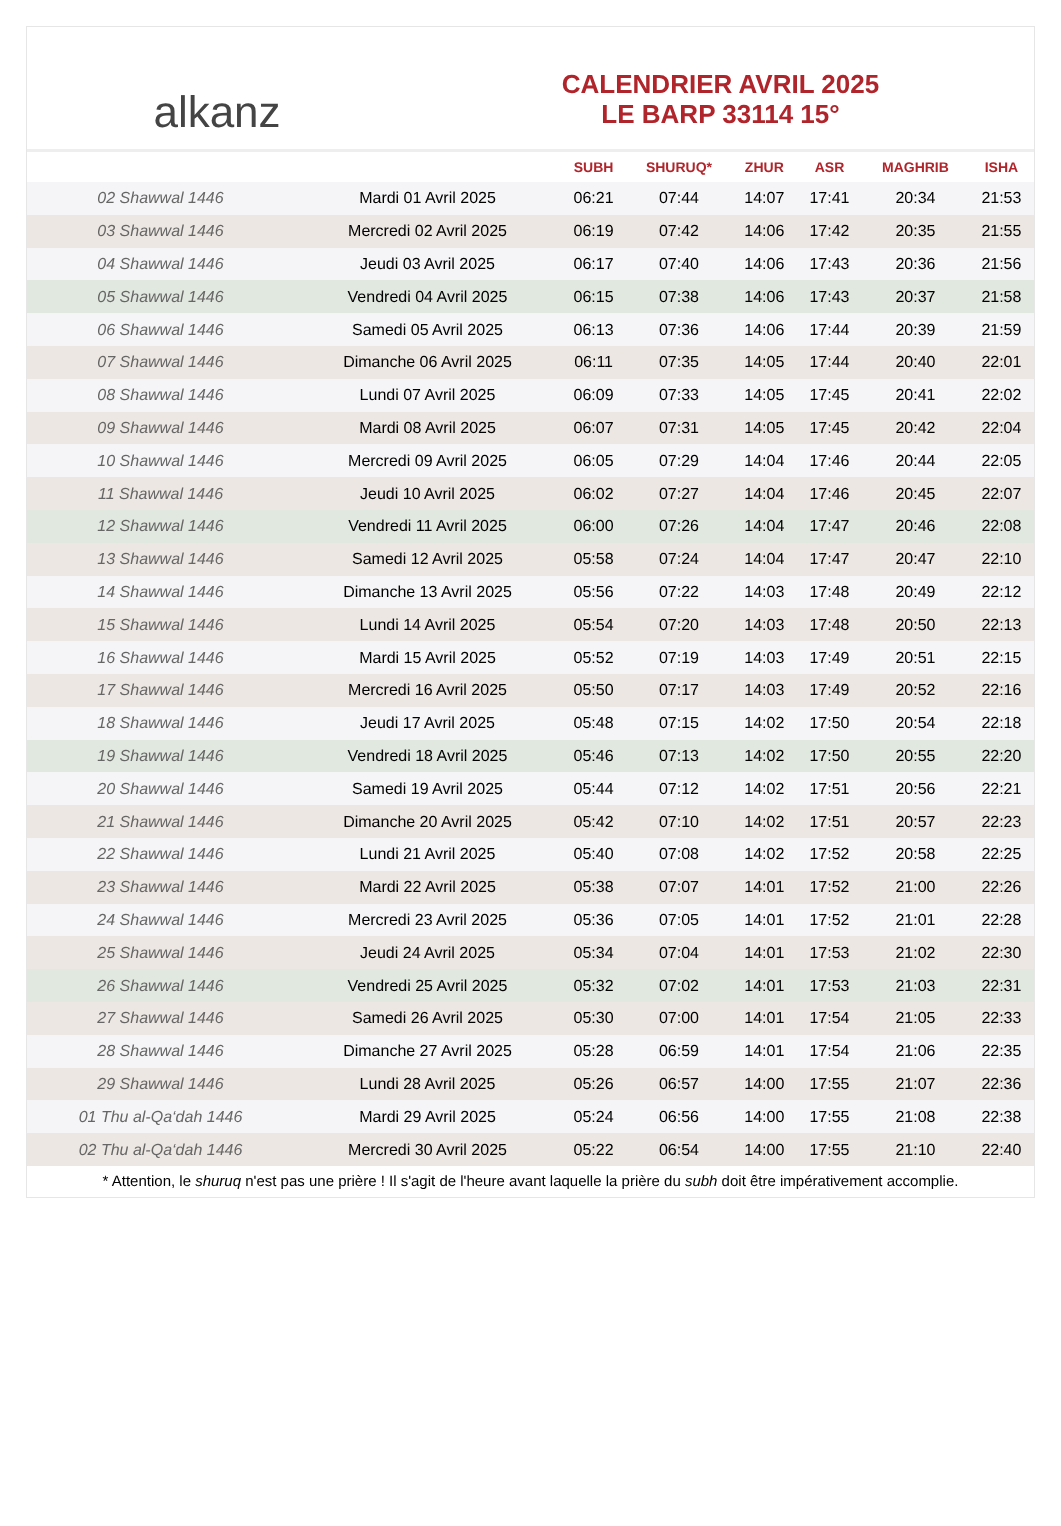alkanz
CALENDRIER AVRIL 2025
LE BARP 33114 15°
| | | SUBH | SHURUQ* | ZHUR | ASR | MAGHRIB | ISHA |
| --- | --- | --- | --- | --- | --- | --- | --- |
| 02 Shawwal 1446 | Mardi 01 Avril 2025 | 06:21 | 07:44 | 14:07 | 17:41 | 20:34 | 21:53 |
| 03 Shawwal 1446 | Mercredi 02 Avril 2025 | 06:19 | 07:42 | 14:06 | 17:42 | 20:35 | 21:55 |
| 04 Shawwal 1446 | Jeudi 03 Avril 2025 | 06:17 | 07:40 | 14:06 | 17:43 | 20:36 | 21:56 |
| 05 Shawwal 1446 | Vendredi 04 Avril 2025 | 06:15 | 07:38 | 14:06 | 17:43 | 20:37 | 21:58 |
| 06 Shawwal 1446 | Samedi 05 Avril 2025 | 06:13 | 07:36 | 14:06 | 17:44 | 20:39 | 21:59 |
| 07 Shawwal 1446 | Dimanche 06 Avril 2025 | 06:11 | 07:35 | 14:05 | 17:44 | 20:40 | 22:01 |
| 08 Shawwal 1446 | Lundi 07 Avril 2025 | 06:09 | 07:33 | 14:05 | 17:45 | 20:41 | 22:02 |
| 09 Shawwal 1446 | Mardi 08 Avril 2025 | 06:07 | 07:31 | 14:05 | 17:45 | 20:42 | 22:04 |
| 10 Shawwal 1446 | Mercredi 09 Avril 2025 | 06:05 | 07:29 | 14:04 | 17:46 | 20:44 | 22:05 |
| 11 Shawwal 1446 | Jeudi 10 Avril 2025 | 06:02 | 07:27 | 14:04 | 17:46 | 20:45 | 22:07 |
| 12 Shawwal 1446 | Vendredi 11 Avril 2025 | 06:00 | 07:26 | 14:04 | 17:47 | 20:46 | 22:08 |
| 13 Shawwal 1446 | Samedi 12 Avril 2025 | 05:58 | 07:24 | 14:04 | 17:47 | 20:47 | 22:10 |
| 14 Shawwal 1446 | Dimanche 13 Avril 2025 | 05:56 | 07:22 | 14:03 | 17:48 | 20:49 | 22:12 |
| 15 Shawwal 1446 | Lundi 14 Avril 2025 | 05:54 | 07:20 | 14:03 | 17:48 | 20:50 | 22:13 |
| 16 Shawwal 1446 | Mardi 15 Avril 2025 | 05:52 | 07:19 | 14:03 | 17:49 | 20:51 | 22:15 |
| 17 Shawwal 1446 | Mercredi 16 Avril 2025 | 05:50 | 07:17 | 14:03 | 17:49 | 20:52 | 22:16 |
| 18 Shawwal 1446 | Jeudi 17 Avril 2025 | 05:48 | 07:15 | 14:02 | 17:50 | 20:54 | 22:18 |
| 19 Shawwal 1446 | Vendredi 18 Avril 2025 | 05:46 | 07:13 | 14:02 | 17:50 | 20:55 | 22:20 |
| 20 Shawwal 1446 | Samedi 19 Avril 2025 | 05:44 | 07:12 | 14:02 | 17:51 | 20:56 | 22:21 |
| 21 Shawwal 1446 | Dimanche 20 Avril 2025 | 05:42 | 07:10 | 14:02 | 17:51 | 20:57 | 22:23 |
| 22 Shawwal 1446 | Lundi 21 Avril 2025 | 05:40 | 07:08 | 14:02 | 17:52 | 20:58 | 22:25 |
| 23 Shawwal 1446 | Mardi 22 Avril 2025 | 05:38 | 07:07 | 14:01 | 17:52 | 21:00 | 22:26 |
| 24 Shawwal 1446 | Mercredi 23 Avril 2025 | 05:36 | 07:05 | 14:01 | 17:52 | 21:01 | 22:28 |
| 25 Shawwal 1446 | Jeudi 24 Avril 2025 | 05:34 | 07:04 | 14:01 | 17:53 | 21:02 | 22:30 |
| 26 Shawwal 1446 | Vendredi 25 Avril 2025 | 05:32 | 07:02 | 14:01 | 17:53 | 21:03 | 22:31 |
| 27 Shawwal 1446 | Samedi 26 Avril 2025 | 05:30 | 07:00 | 14:01 | 17:54 | 21:05 | 22:33 |
| 28 Shawwal 1446 | Dimanche 27 Avril 2025 | 05:28 | 06:59 | 14:01 | 17:54 | 21:06 | 22:35 |
| 29 Shawwal 1446 | Lundi 28 Avril 2025 | 05:26 | 06:57 | 14:00 | 17:55 | 21:07 | 22:36 |
| 01 Thu al-Qa‘dah 1446 | Mardi 29 Avril 2025 | 05:24 | 06:56 | 14:00 | 17:55 | 21:08 | 22:38 |
| 02 Thu al-Qa‘dah 1446 | Mercredi 30 Avril 2025 | 05:22 | 06:54 | 14:00 | 17:55 | 21:10 | 22:40 |
* Attention, le shuruq n'est pas une prière ! Il s'agit de l'heure avant laquelle la prière du subh doit être impérativement accomplie.